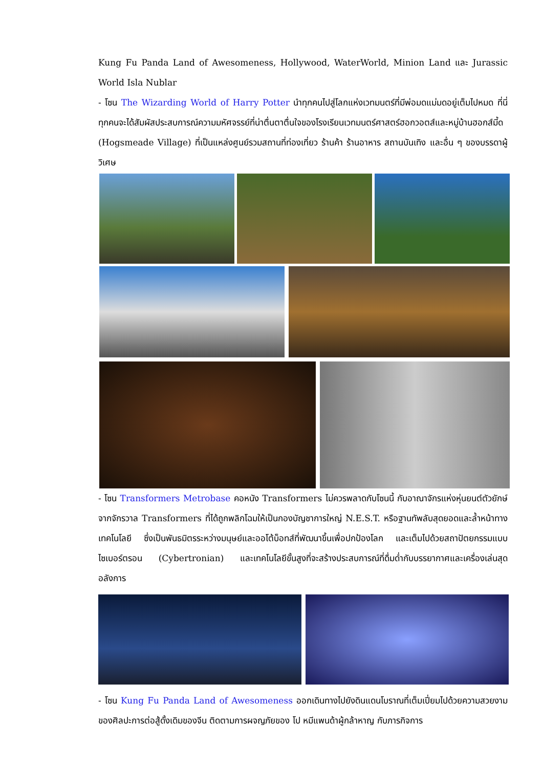Kung Fu Panda Land of Awesomeness, Hollywood, WaterWorld, Minion Land และ Jurassic World Isla Nublar
- โซน The Wizarding World of Harry Potter นำทุกคนไปสู่โลกแห่งเวทมนตร์ที่มีพ่อมดแม่มดอยู่เต็มไปหมด ที่นี่ทุกคนจะได้สัมผัสประสบการณ์ความมหัศจรรย์ที่น่าตื่นตาตื่นใจของโรงเรียนเวทมนตร์ศาสตร์ฮอกวอตส์และหมู่บ้านฮอกส์มี้ด (Hogsmeade Village) ที่เป็นแหล่งศูนย์รวมสถานที่ท่องเที่ยว ร้านค้า ร้านอาหาร สถานบันเทิง และอื่น ๆ ของบรรดาผู้วิเศษ
- โซน Transformers Metrobase คอหนัง Transformers ไม่ควรพลาดกับโซนนี้ กับอาณาจักรแห่งหุ่นยนต์ตัวยักษ์จากจักรวาล Transformers ที่ได้ถูกพลิกโฉมให้เป็นกองบัญชาการใหญ่ N.E.S.T. หรือฐานทัพลับสุดยอดและล้ำหน้าทางเทคโนโลยี ซึ่งเป็นพันธมิตรระหว่างมนุษย์และออโต้บ็อทส์ที่พัฒนาขึ้นเพื่อปกป้องโลก และเต็มไปด้วยสถาปัตยกรรมแบบไซเบอร์ตรอน (Cybertronian) และเทคโนโลยีขั้นสูงที่จะสร้างประสบการณ์ที่ดื่มด่ำกับบรรยากาศและเครื่องเล่นสุดอลังการ
- โซน Kung Fu Panda Land of Awesomeness ออกเดินทางไปยังดินแดนโบราณที่เต็มเปี่ยมไปด้วยความสวยงามของศิลปะการต่อสู้ดั้งเดิมของจีน ติดตามการผจญภัยของ โป หมีแพนด้าผู้กล้าหาญ กับภารกิจการ